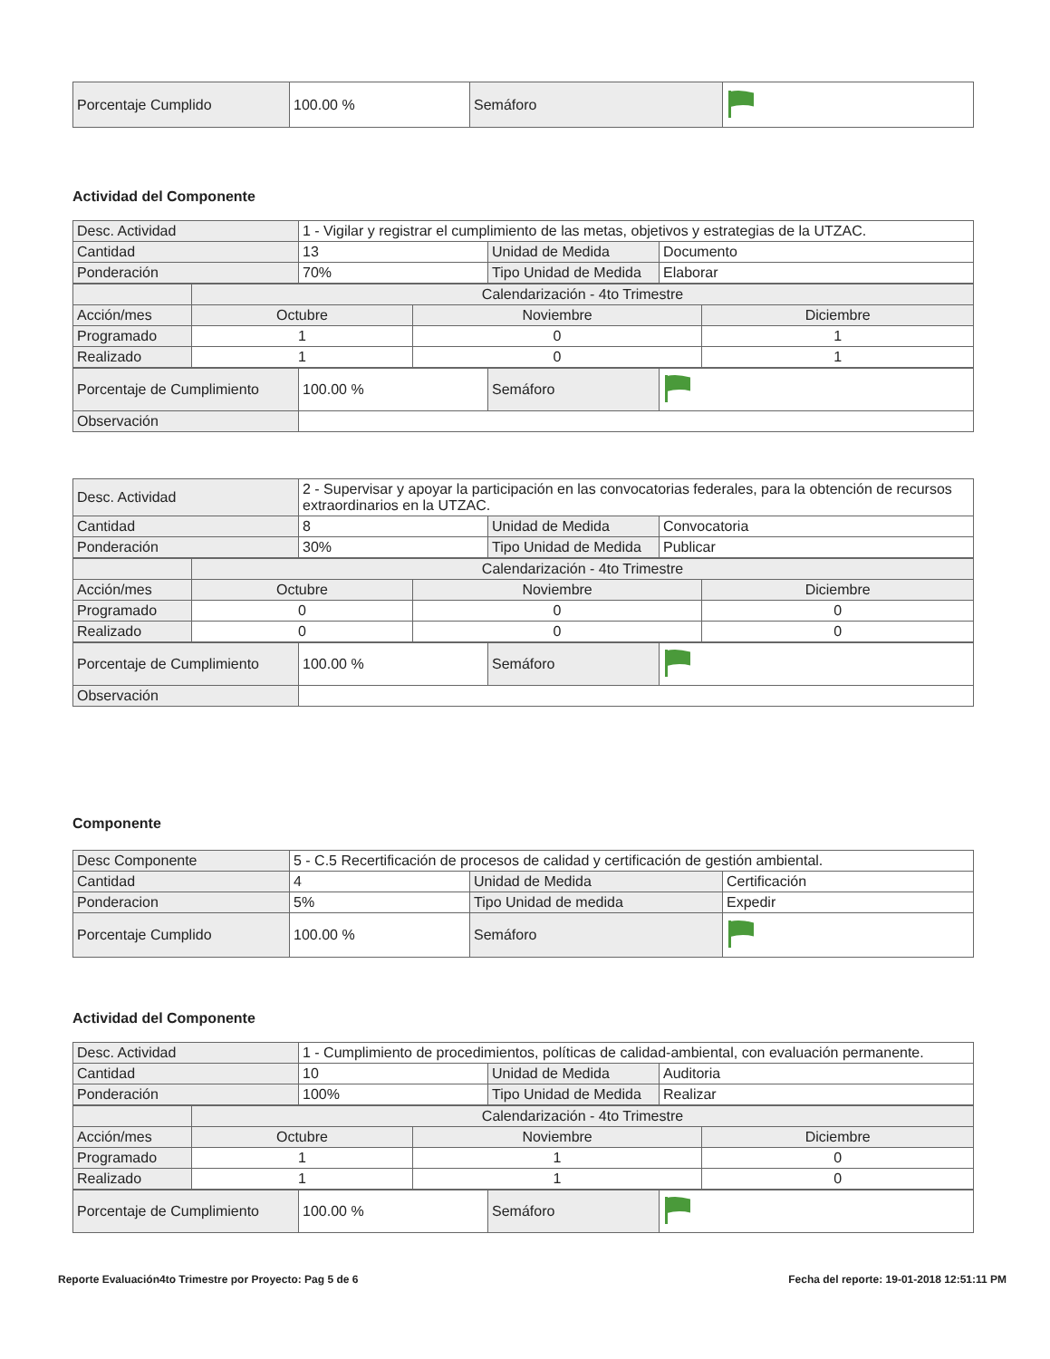| Porcentaje Cumplido | 100.00 % | Semáforo | |
Actividad del Componente
| Desc. Actividad | 1 - Vigilar y registrar el cumplimiento de las metas, objetivos y estrategias de la UTZAC. | | |
| Cantidad | 13 | Unidad de Medida | Documento |
| Ponderación | 70% | Tipo Unidad de Medida | Elaborar |
| | Calendarización - 4to Trimestre | | |
| Acción/mes | Octubre | Noviembre | Diciembre |
| Programado | 1 | 0 | 1 |
| Realizado | 1 | 0 | 1 |
| Porcentaje de Cumplimiento | 100.00 % | Semáforo | |
| Observación | | | |
| Desc. Actividad | 2 - Supervisar y apoyar la participación en las convocatorias federales, para la obtención de recursos extraordinarios en la UTZAC. | | |
| Cantidad | 8 | Unidad de Medida | Convocatoria |
| Ponderación | 30% | Tipo Unidad de Medida | Publicar |
| | Calendarización - 4to Trimestre | | |
| Acción/mes | Octubre | Noviembre | Diciembre |
| Programado | 0 | 0 | 0 |
| Realizado | 0 | 0 | 0 |
| Porcentaje de Cumplimiento | 100.00 % | Semáforo | |
| Observación | | | |
Componente
| Desc Componente | 5 - C.5 Recertificación de procesos de calidad y certificación de gestión ambiental. | | |
| Cantidad | 4 | Unidad de Medida | Certificación |
| Ponderacion | 5% | Tipo Unidad de medida | Expedir |
| Porcentaje Cumplido | 100.00 % | Semáforo | |
Actividad del Componente
| Desc. Actividad | 1 - Cumplimiento de procedimientos, políticas de calidad-ambiental, con evaluación permanente. | | |
| Cantidad | 10 | Unidad de Medida | Auditoria |
| Ponderación | 100% | Tipo Unidad de Medida | Realizar |
| | Calendarización - 4to Trimestre | | |
| Acción/mes | Octubre | Noviembre | Diciembre |
| Programado | 1 | 1 | 0 |
| Realizado | 1 | 1 | 0 |
| Porcentaje de Cumplimiento | 100.00 % | Semáforo | |
Reporte Evaluación4to Trimestre por Proyecto: Pag 5 de 6 Fecha del reporte: 19-01-2018 12:51:11 PM